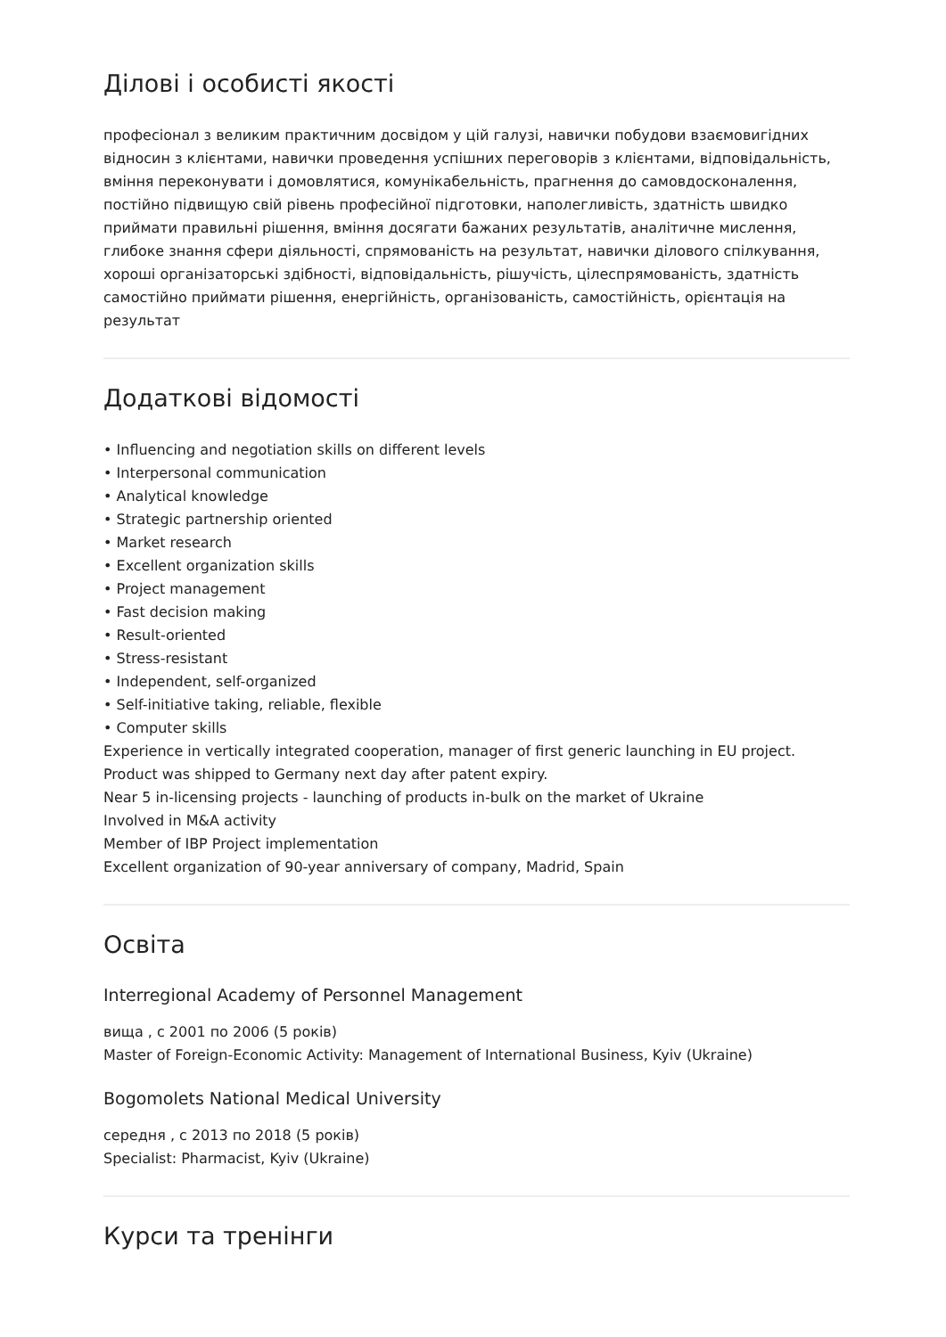Ділові і особисті якості
професіонал з великим практичним досвідом у цій галузі, навички побудови взаємовигідних відносин з клієнтами, навички проведення успішних переговорів з клієнтами, відповідальність, вміння переконувати і домовлятися, комунікабельність, прагнення до самовдосконалення, постійно підвищую свій рівень професійної підготовки, наполегливість, здатність швидко приймати правильні рішення, вміння досягати бажаних результатів, аналітичне мислення, глибоке знання сфери діяльності, спрямованість на результат, навички ділового спілкування, хороші організаторські здібності, відповідальність, рішучість, цілеспрямованість, здатність самостійно приймати рішення, енергійність, організованість, самостійність, орієнтація на результат
Додаткові відомості
• Influencing and negotiation skills on different levels
• Interpersonal communication
• Analytical knowledge
• Strategic partnership oriented
• Market research
• Excellent organization skills
• Project management
• Fast decision making
• Result-oriented
• Stress-resistant
• Independent, self-organized
• Self-initiative taking, reliable, flexible
• Computer skills
Experience in vertically integrated cooperation, manager of first generic launching in EU project. Product was shipped to Germany next day after patent expiry.
Near 5 in-licensing projects - launching of products in-bulk on the market of Ukraine
Involved in M&A activity
Member of IBP Project implementation
Excellent organization of 90-year anniversary of company, Madrid, Spain
Освіта
Interregional Academy of Personnel Management
вища , с 2001 по 2006 (5 років)
Master of Foreign-Economic Activity: Management of International Business, Kyiv (Ukraine)
Bogomolets National Medical University
середня , с 2013 по 2018 (5 років)
Specialist: Pharmacist, Kyiv (Ukraine)
Курси та тренінги